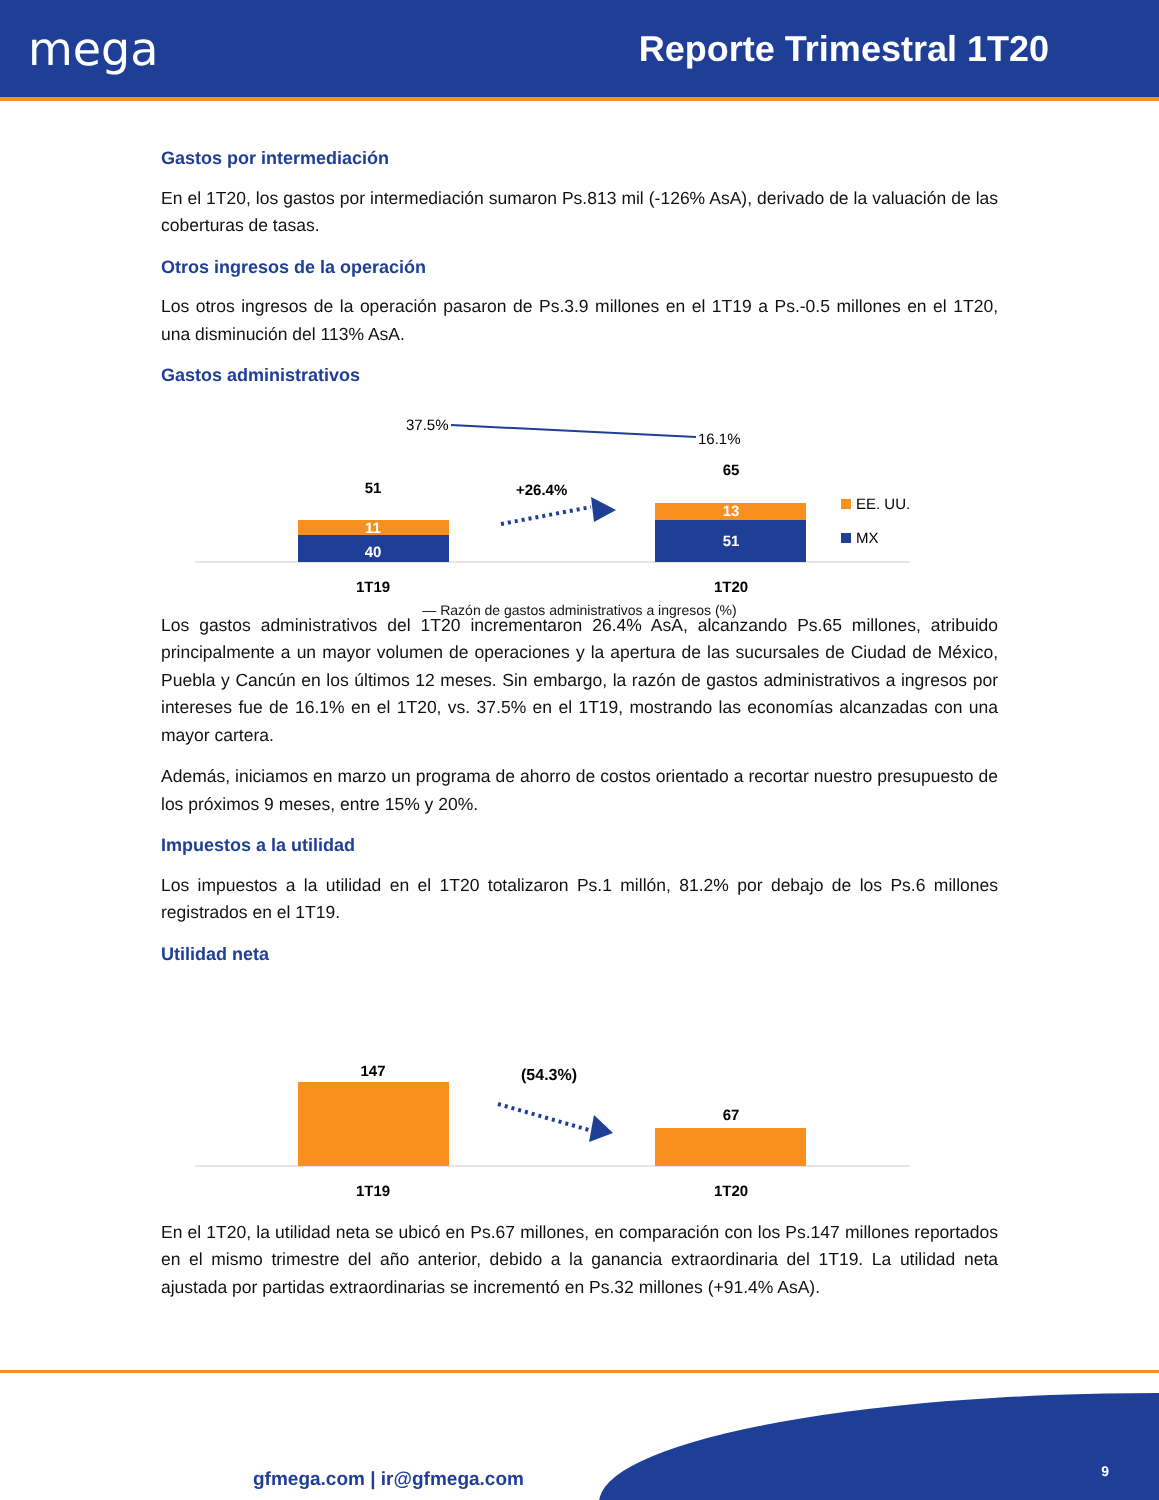mega
Reporte Trimestral 1T20
Gastos por intermediación
En el 1T20, los gastos por intermediación sumaron Ps.813 mil (-126% AsA), derivado de la valuación de las coberturas de tasas.
Otros ingresos de la operación
Los otros ingresos de la operación pasaron de Ps.3.9 millones en el 1T19 a Ps.-0.5 millones en el 1T20, una disminución del 113% AsA.
Gastos administrativos
37.5%
16.1%
51
11
40
65
13
51
+26.4%
EE. UU.
MX
1T19
1T20
— Razón de gastos administrativos a ingresos (%)
Los gastos administrativos del 1T20 incrementaron 26.4% AsA, alcanzando Ps.65 millones, atribuido principalmente a un mayor volumen de operaciones y la apertura de las sucursales de Ciudad de México, Puebla y Cancún en los últimos 12 meses. Sin embargo, la razón de gastos administrativos a ingresos por intereses fue de 16.1% en el 1T20, vs. 37.5% en el 1T19, mostrando las economías alcanzadas con una mayor cartera.
Además, iniciamos en marzo un programa de ahorro de costos orientado a recortar nuestro presupuesto de los próximos 9 meses, entre 15% y 20%.
Impuestos a la utilidad
Los impuestos a la utilidad en el 1T20 totalizaron Ps.1 millón, 81.2% por debajo de los Ps.6 millones registrados en el 1T19.
Utilidad neta
147
67
(54.3%)
1T19
1T20
En el 1T20, la utilidad neta se ubicó en Ps.67 millones, en comparación con los Ps.147 millones reportados en el mismo trimestre del año anterior, debido a la ganancia extraordinaria del 1T19. La utilidad neta ajustada por partidas extraordinarias se incrementó en Ps.32 millones (+91.4% AsA).
gfmega.com | ir@gfmega.com 9